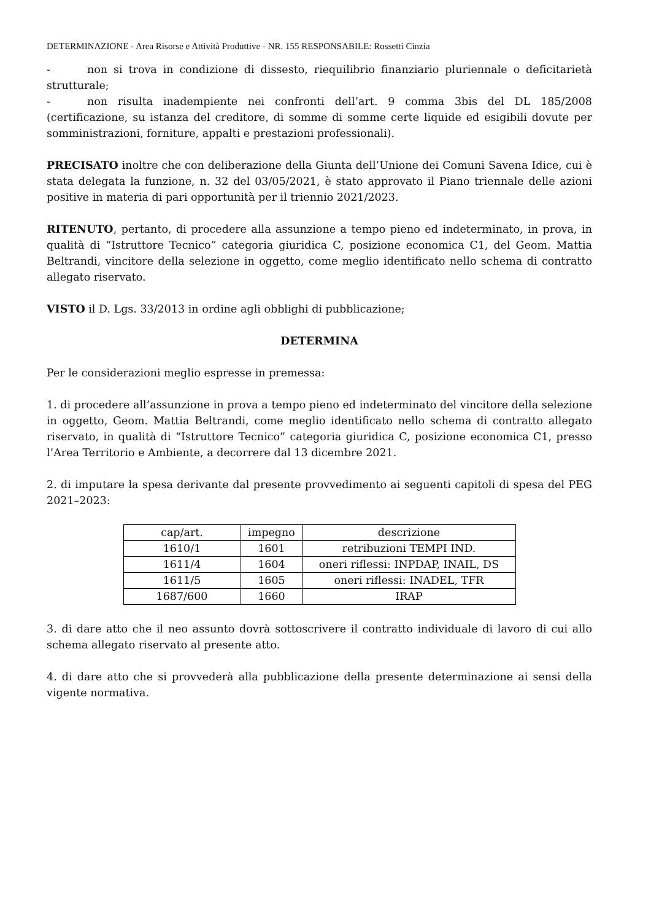DETERMINAZIONE - Area Risorse e Attività Produttive - NR. 155 RESPONSABILE: Rossetti Cinzia
- non si trova in condizione di dissesto, riequilibrio finanziario pluriennale o deficitarietà strutturale;
- non risulta inadempiente nei confronti dell’art. 9 comma 3bis del DL 185/2008 (certificazione, su istanza del creditore, di somme di somme certe liquide ed esigibili dovute per somministrazioni, forniture, appalti e prestazioni professionali).
PRECISATO inoltre che con deliberazione della Giunta dell’Unione dei Comuni Savena Idice, cui è stata delegata la funzione, n. 32 del 03/05/2021, è stato approvato il Piano triennale delle azioni positive in materia di pari opportunità per il triennio 2021/2023.
RITENUTO, pertanto, di procedere alla assunzione a tempo pieno ed indeterminato, in prova, in qualità di “Istruttore Tecnico” categoria giuridica C, posizione economica C1, del Geom. Mattia Beltrandi, vincitore della selezione in oggetto, come meglio identificato nello schema di contratto allegato riservato.
VISTO il D. Lgs. 33/2013 in ordine agli obblighi di pubblicazione;
DETERMINA
Per le considerazioni meglio espresse in premessa:
1. di procedere all’assunzione in prova a tempo pieno ed indeterminato del vincitore della selezione in oggetto, Geom. Mattia Beltrandi, come meglio identificato nello schema di contratto allegato riservato, in qualità di “Istruttore Tecnico” categoria giuridica C, posizione economica C1, presso l’Area Territorio e Ambiente, a decorrere dal 13 dicembre 2021.
2. di imputare la spesa derivante dal presente provvedimento ai seguenti capitoli di spesa del PEG 2021–2023:
| cap/art. | impegno | descrizione |
| --- | --- | --- |
| 1610/1 | 1601 | retribuzioni TEMPI IND. |
| 1611/4 | 1604 | oneri riflessi: INPDAP, INAIL, DS |
| 1611/5 | 1605 | oneri riflessi: INADEL, TFR |
| 1687/600 | 1660 | IRAP |
3. di dare atto che il neo assunto dovrà sottoscrivere il contratto individuale di lavoro di cui allo schema allegato riservato al presente atto.
4. di dare atto che si provvederà alla pubblicazione della presente determinazione ai sensi della vigente normativa.